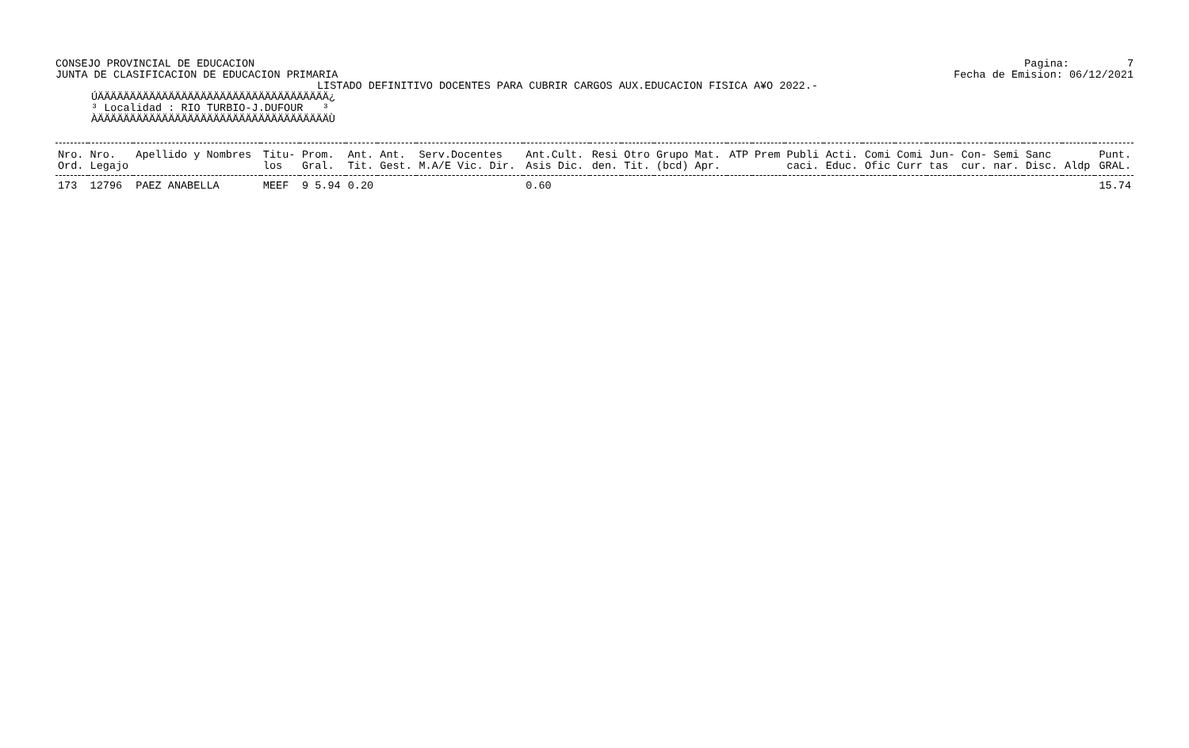CONSEJO PROVINCIAL DE EDUCACION
JUNTA DE CLASIFICACION DE EDUCACION PRIMARIA
Pagina: 7
Fecha de Emision: 06/12/2021
LISTADO DEFINITIVO DOCENTES PARA CUBRIR CARGOS AUX.EDUCACION FISICA A¥O 2022.-
ÚÄÄÄÄÄÄÄÄÄÄÄÄÄÄÄÄÄÄÄÄÄÄÄÄÄÄÄÄÄÄÄÄÄÄÄÄ¿
³ Localidad : RIO TURBIO-J.DUFOUR   ³
ÀÄÄÄÄÄÄÄÄÄÄÄÄÄÄÄÄÄÄÄÄÄÄÄÄÄÄÄÄÄÄÄÄÄÄÄÄÙ
| Nro. | Nro. | Apellido y Nombres | Titu- | Prom. | Ant. | Ant. | Serv.Docentes | Ant.Cult. | Resi | Otro | Grupo Mat. | ATP | Prem | Publi | Acti. | Comi | Comi | Jun- | Con- | Semi | Sanc | | Punt. |
| --- | --- | --- | --- | --- | --- | --- | --- | --- | --- | --- | --- | --- | --- | --- | --- | --- | --- | --- | --- | --- | --- | --- | --- |
| Ord. | Legajo | | los | Gral. | Tit. | Gest. | M.A/E Vic. Dir. | Asis Dic. | den. | Tit. | (bcd) Apr. | | | caci. | Educ. | Ofic | Curr | tas | cur. | nar. | Disc. | Aldp | GRAL. |
| 173 | 12796 | PAEZ ANABELLA | MEEF | 9 5.94 | 0.20 | | | 0.60 | | | | | | | | | | | | | | | 15.74 |